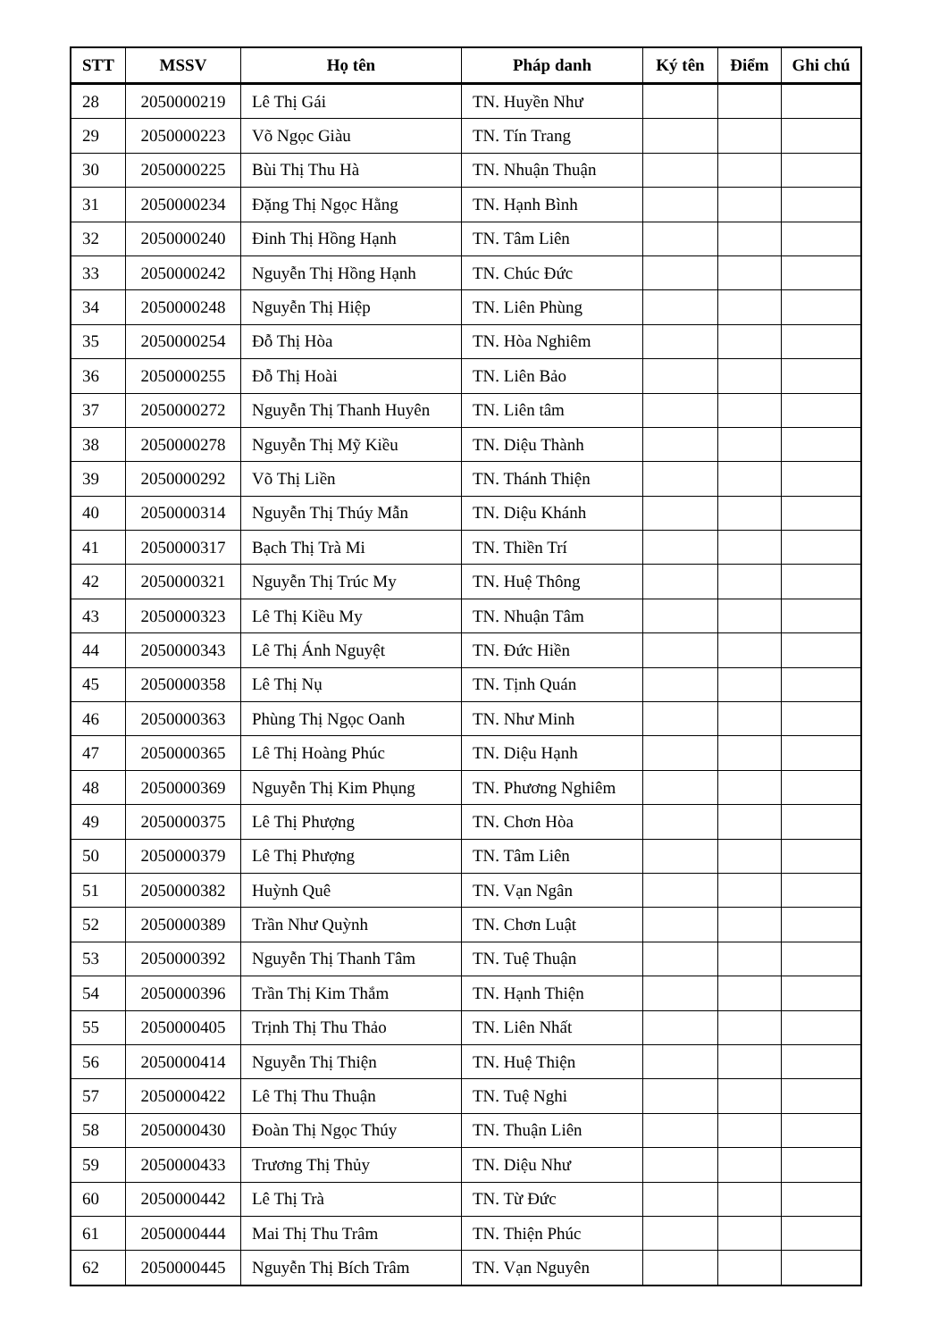| STT | MSSV | Họ tên | Pháp danh | Ký tên | Điểm | Ghi chú |
| --- | --- | --- | --- | --- | --- | --- |
| 28 | 2050000219 | Lê Thị Gái | TN. Huyền Như | | | |
| 29 | 2050000223 | Võ Ngọc Giàu | TN. Tín Trang | | | |
| 30 | 2050000225 | Bùi Thị Thu Hà | TN. Nhuận Thuận | | | |
| 31 | 2050000234 | Đặng Thị Ngọc Hằng | TN. Hạnh Bình | | | |
| 32 | 2050000240 | Đinh Thị Hồng Hạnh | TN. Tâm Liên | | | |
| 33 | 2050000242 | Nguyễn Thị Hồng Hạnh | TN. Chúc Đức | | | |
| 34 | 2050000248 | Nguyễn Thị Hiệp | TN. Liên Phùng | | | |
| 35 | 2050000254 | Đỗ Thị Hòa | TN. Hòa Nghiêm | | | |
| 36 | 2050000255 | Đỗ Thị Hoài | TN. Liên Bảo | | | |
| 37 | 2050000272 | Nguyễn Thị Thanh Huyên | TN. Liên tâm | | | |
| 38 | 2050000278 | Nguyễn Thị Mỹ Kiều | TN. Diệu Thành | | | |
| 39 | 2050000292 | Võ Thị Liền | TN. Thánh Thiện | | | |
| 40 | 2050000314 | Nguyễn Thị Thúy Mẫn | TN. Diệu Khánh | | | |
| 41 | 2050000317 | Bạch Thị Trà Mi | TN. Thiền Trí | | | |
| 42 | 2050000321 | Nguyễn Thị Trúc My | TN. Huệ Thông | | | |
| 43 | 2050000323 | Lê Thị Kiều My | TN. Nhuận Tâm | | | |
| 44 | 2050000343 | Lê Thị Ánh Nguyệt | TN. Đức Hiền | | | |
| 45 | 2050000358 | Lê Thị Nụ | TN. Tịnh Quán | | | |
| 46 | 2050000363 | Phùng Thị Ngọc Oanh | TN. Như Minh | | | |
| 47 | 2050000365 | Lê Thị Hoàng Phúc | TN. Diệu Hạnh | | | |
| 48 | 2050000369 | Nguyễn Thị Kim Phụng | TN. Phương Nghiêm | | | |
| 49 | 2050000375 | Lê Thị Phượng | TN. Chơn Hòa | | | |
| 50 | 2050000379 | Lê Thị Phượng | TN. Tâm Liên | | | |
| 51 | 2050000382 | Huỳnh Quê | TN. Vạn Ngân | | | |
| 52 | 2050000389 | Trần Như Quỳnh | TN. Chơn Luật | | | |
| 53 | 2050000392 | Nguyễn Thị Thanh Tâm | TN. Tuệ Thuận | | | |
| 54 | 2050000396 | Trần Thị Kim Thắm | TN. Hạnh Thiện | | | |
| 55 | 2050000405 | Trịnh Thị Thu Thảo | TN. Liên Nhất | | | |
| 56 | 2050000414 | Nguyễn Thị Thiện | TN. Huệ Thiện | | | |
| 57 | 2050000422 | Lê Thị Thu Thuận | TN. Tuệ Nghi | | | |
| 58 | 2050000430 | Đoàn Thị Ngọc Thúy | TN. Thuận Liên | | | |
| 59 | 2050000433 | Trương Thị Thủy | TN. Diệu Như | | | |
| 60 | 2050000442 | Lê Thị Trà | TN. Từ Đức | | | |
| 61 | 2050000444 | Mai Thị Thu Trâm | TN. Thiện Phúc | | | |
| 62 | 2050000445 | Nguyễn Thị Bích Trâm | TN. Vạn Nguyên | | | |